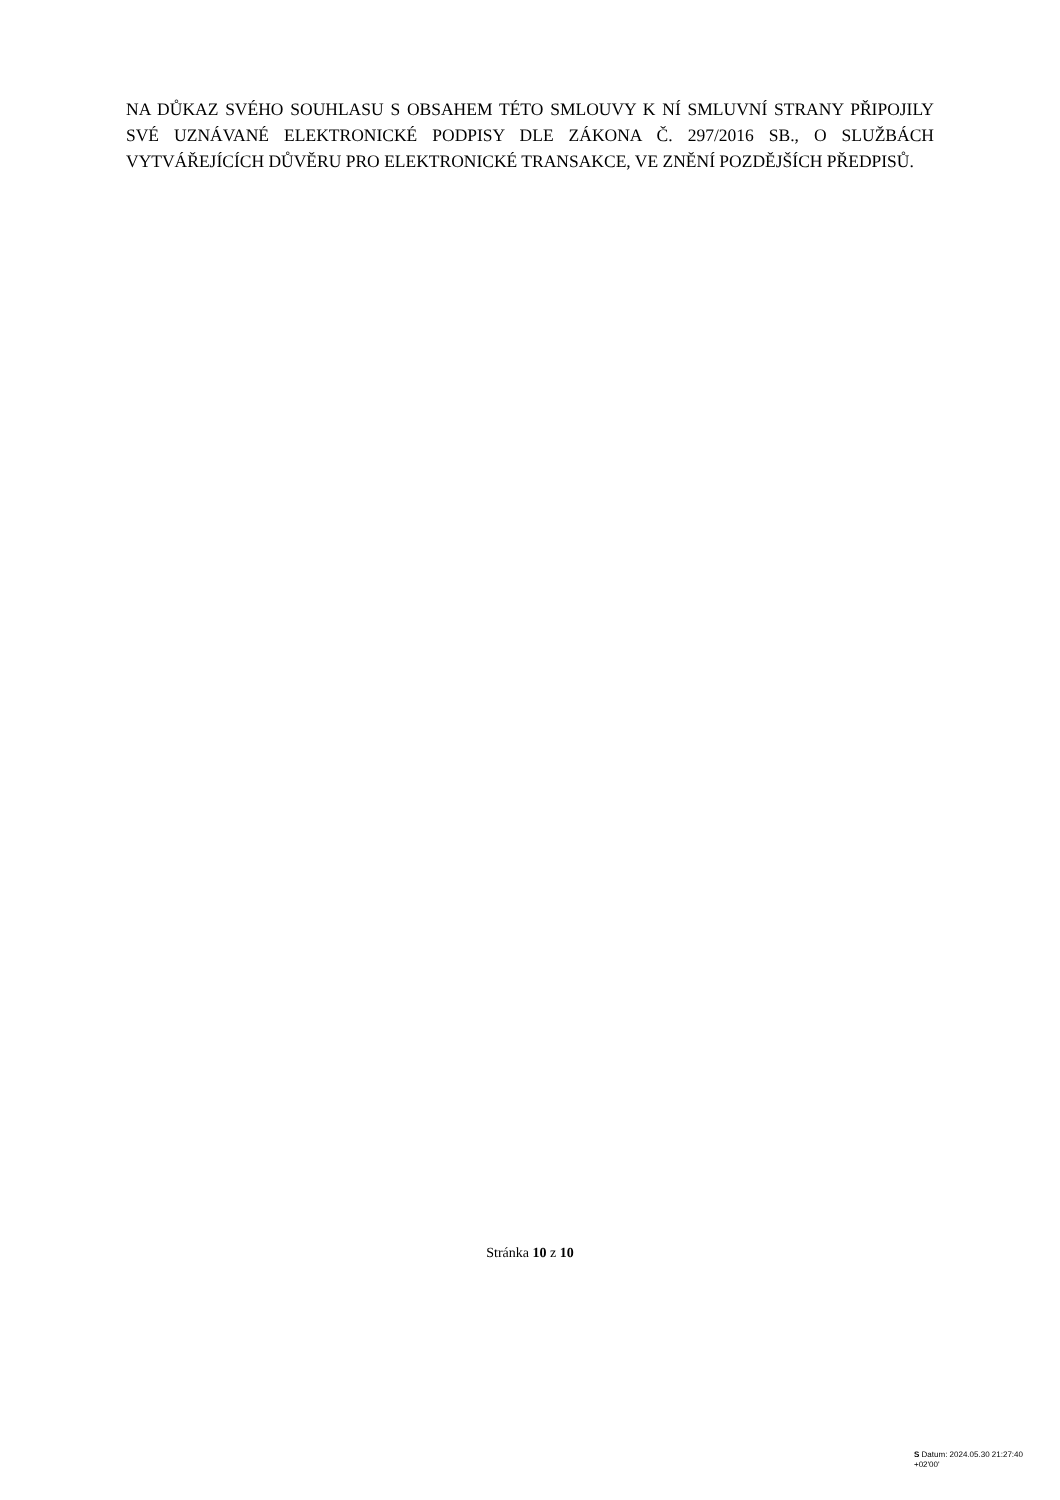NA DŮKAZ SVÉHO SOUHLASU S OBSAHEM TÉTO SMLOUVY K NÍ SMLUVNÍ STRANY PŘIPOJILY SVÉ UZNÁVANÉ ELEKTRONICKÉ PODPISY DLE ZÁKONA Č. 297/2016 SB., O SLUŽBÁCH VYTVÁŘEJÍCÍCH DŮVĚRU PRO ELEKTRONICKÉ TRANSAKCE, VE ZNĚNÍ POZDĚJŠÍCH PŘEDPISŮ.
Stránka 10 z 10
S Datum: 2024.05.30 21:27:40
+02'00'